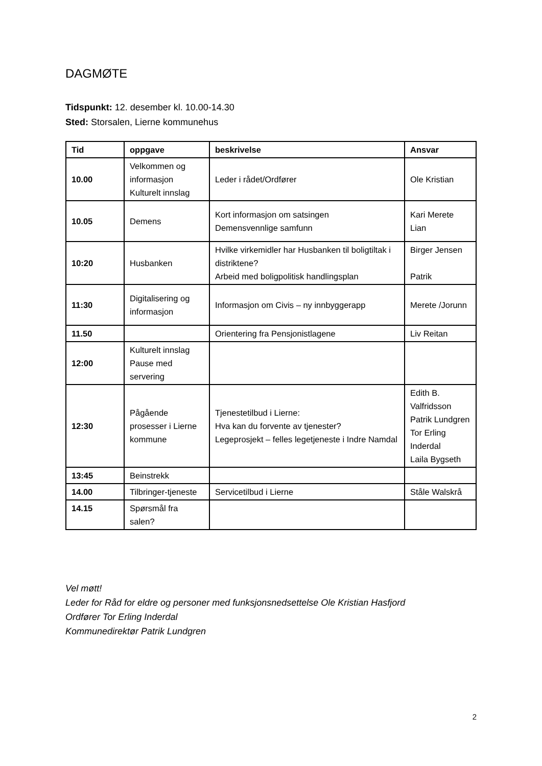DAGMØTE
Tidspunkt: 12. desember kl. 10.00-14.30
Sted: Storsalen, Lierne kommunehus
| Tid | oppgave | beskrivelse | Ansvar |
| --- | --- | --- | --- |
| 10.00 | Velkommen og informasjon Kulturelt innslag | Leder i rådet/Ordfører | Ole Kristian |
| 10.05 | Demens | Kort informasjon om satsingen Demensvennlige samfunn | Kari Merete Lian |
| 10:20 | Husbanken | Hvilke virkemidler har Husbanken til boligtiltak i distriktene? Arbeid med boligpolitisk handlingsplan | Birger Jensen Patrik |
| 11:30 | Digitalisering og informasjon | Informasjon om Civis – ny innbyggerapp | Merete /Jorunn |
| 11.50 | | Orientering fra Pensjonistlagene | Liv Reitan |
| 12:00 | Kulturelt innslag Pause med servering | | |
| 12:30 | Pågående prosesser i Lierne kommune | Tjenestetilbud i Lierne: Hva kan du forvente av tjenester? Legeprosjekt – felles legetjeneste i Indre Namdal | Edith B. Valfridsson Patrik Lundgren Tor Erling Inderdal Laila Bygseth |
| 13:45 | Beinstrekk | | |
| 14.00 | Tilbringer-tjeneste | Servicetilbud i Lierne | Ståle Walskrå |
| 14.15 | Spørsmål fra salen? | | |
Vel møtt!
Leder for Råd for eldre og personer med funksjonsnedsettelse Ole Kristian Hasfjord
Ordfører Tor Erling Inderdal
Kommunedirektør Patrik Lundgren
2